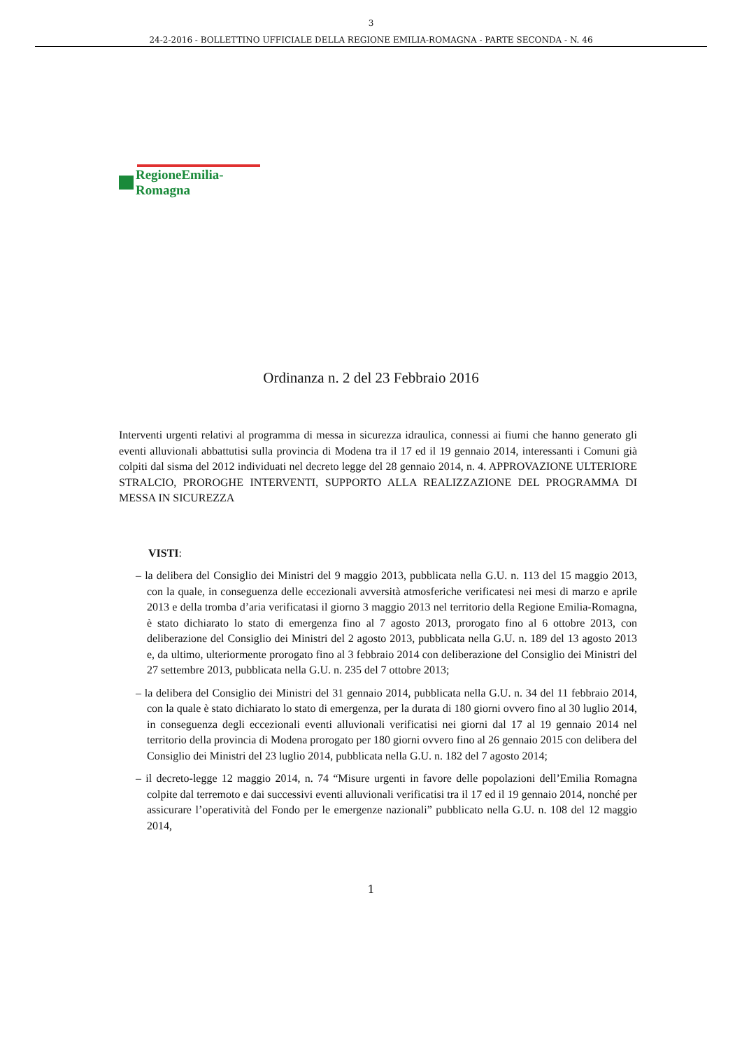3
24-2-2016 - BOLLETTINO UFFICIALE DELLA REGIONE EMILIA-ROMAGNA - PARTE SECONDA - N. 46
RegioneEmilia-Romagna
Ordinanza n. 2 del 23 Febbraio 2016
Interventi urgenti relativi al programma di messa in sicurezza idraulica, connessi ai fiumi che hanno generato gli eventi alluvionali abbattutisi sulla provincia di Modena tra il 17 ed il 19 gennaio 2014, interessanti i Comuni già colpiti dal sisma del 2012 individuati nel decreto legge del 28 gennaio 2014, n. 4. APPROVAZIONE ULTERIORE STRALCIO, PROROGHE INTERVENTI, SUPPORTO ALLA REALIZZAZIONE DEL PROGRAMMA DI MESSA IN SICUREZZA
VISTI:
– la delibera del Consiglio dei Ministri del 9 maggio 2013, pubblicata nella G.U. n. 113 del 15 maggio 2013, con la quale, in conseguenza delle eccezionali avversità atmosferiche verificatesi nei mesi di marzo e aprile 2013 e della tromba d’aria verificatasi il giorno 3 maggio 2013 nel territorio della Regione Emilia-Romagna, è stato dichiarato lo stato di emergenza fino al 7 agosto 2013, prorogato fino al 6 ottobre 2013, con deliberazione del Consiglio dei Ministri del 2 agosto 2013, pubblicata nella G.U. n. 189 del 13 agosto 2013 e, da ultimo, ulteriormente prorogato fino al 3 febbraio 2014 con deliberazione del Consiglio dei Ministri del 27 settembre 2013, pubblicata nella G.U. n. 235 del 7 ottobre 2013;
– la delibera del Consiglio dei Ministri del 31 gennaio 2014, pubblicata nella G.U. n. 34 del 11 febbraio 2014, con la quale è stato dichiarato lo stato di emergenza, per la durata di 180 giorni ovvero fino al 30 luglio 2014, in conseguenza degli eccezionali eventi alluvionali verificatisi nei giorni dal 17 al 19 gennaio 2014 nel territorio della provincia di Modena prorogato per 180 giorni ovvero fino al 26 gennaio 2015 con delibera del Consiglio dei Ministri del 23 luglio 2014, pubblicata nella G.U. n. 182 del 7 agosto 2014;
– il decreto-legge 12 maggio 2014, n. 74 “Misure urgenti in favore delle popolazioni dell’Emilia Romagna colpite dal terremoto e dai successivi eventi alluvionali verificatisi tra il 17 ed il 19 gennaio 2014, nonché per assicurare l’operatività del Fondo per le emergenze nazionali” pubblicato nella G.U. n. 108 del 12 maggio 2014,
1